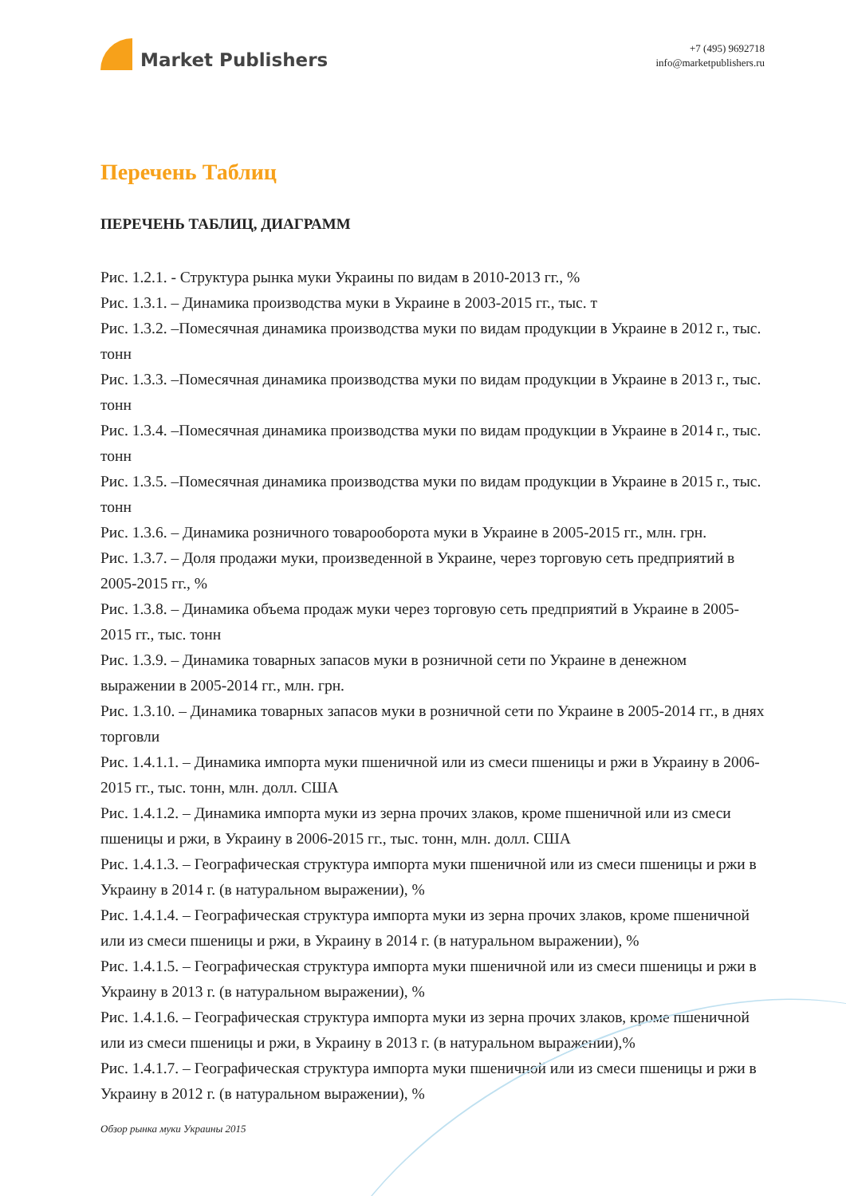Market Publishers
+7 (495) 9692718
info@marketpublishers.ru
Перечень Таблиц
ПЕРЕЧЕНЬ ТАБЛИЦ, ДИАГРАММ
Рис. 1.2.1. - Структура рынка муки Украины по видам в 2010-2013 гг., %
Рис. 1.3.1. – Динамика производства муки в Украине в 2003-2015 гг., тыс. т
Рис. 1.3.2. –Помесячная динамика производства муки по видам продукции в Украине в 2012 г., тыс. тонн
Рис. 1.3.3. –Помесячная динамика производства муки по видам продукции в Украине в 2013 г., тыс. тонн
Рис. 1.3.4. –Помесячная динамика производства муки по видам продукции в Украине в 2014 г., тыс. тонн
Рис. 1.3.5. –Помесячная динамика производства муки по видам продукции в Украине в 2015 г., тыс. тонн
Рис. 1.3.6. – Динамика розничного товарооборота муки в Украине в 2005-2015 гг., млн. грн.
Рис. 1.3.7. – Доля продажи муки, произведенной в Украине, через торговую сеть предприятий в 2005-2015 гг., %
Рис. 1.3.8. – Динамика объема продаж муки через торговую сеть предприятий в Украине в 2005-2015 гг., тыс. тонн
Рис. 1.3.9. – Динамика товарных запасов муки в розничной сети по Украине в денежном выражении в 2005-2014 гг., млн. грн.
Рис. 1.3.10. – Динамика товарных запасов муки в розничной сети по Украине в 2005-2014 гг., в днях торговли
Рис. 1.4.1.1. – Динамика импорта муки пшеничной или из смеси пшеницы и ржи в Украину в 2006-2015 гг., тыс. тонн, млн. долл. США
Рис. 1.4.1.2. – Динамика импорта муки из зерна прочих злаков, кроме пшеничной или из смеси пшеницы и ржи, в Украину в 2006-2015 гг., тыс. тонн, млн. долл. США
Рис. 1.4.1.3. – Географическая структура импорта муки пшеничной или из смеси пшеницы и ржи в Украину в 2014 г. (в натуральном выражении), %
Рис. 1.4.1.4. – Географическая структура импорта муки из зерна прочих злаков, кроме пшеничной или из смеси пшеницы и ржи, в Украину в 2014 г. (в натуральном выражении), %
Рис. 1.4.1.5. – Географическая структура импорта муки пшеничной или из смеси пшеницы и ржи в Украину в 2013 г. (в натуральном выражении), %
Рис. 1.4.1.6. – Географическая структура импорта муки из зерна прочих злаков, кроме пшеничной или из смеси пшеницы и ржи, в Украину в 2013 г. (в натуральном выражении),%
Рис. 1.4.1.7. – Географическая структура импорта муки пшеничной или из смеси пшеницы и ржи в Украину в 2012 г. (в натуральном выражении), %
Обзор рынка муки Украины 2015